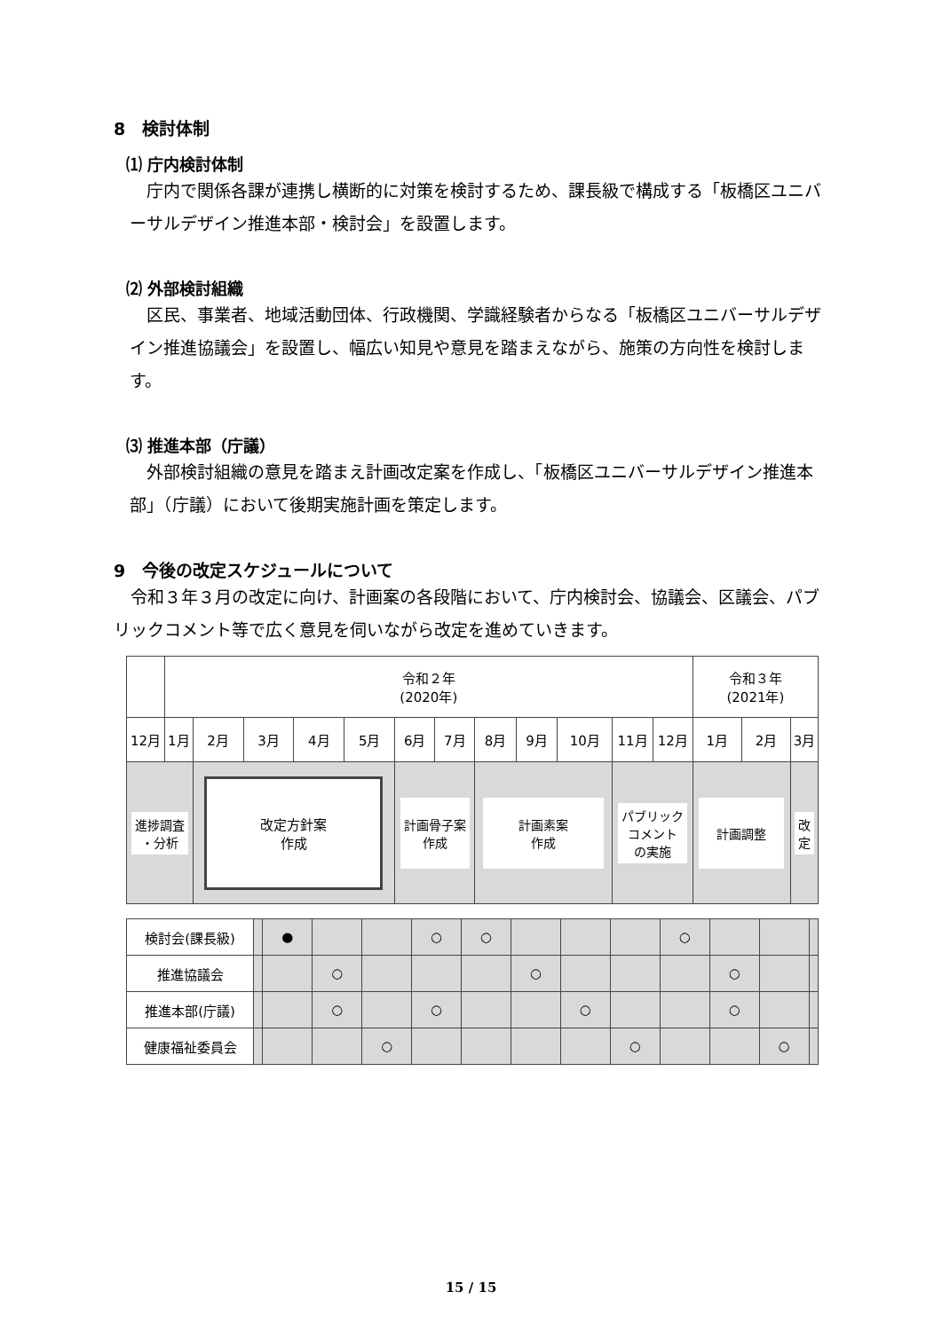8　検討体制
⑴ 庁内検討体制
　庁内で関係各課が連携し横断的に対策を検討するため、課長級で構成する「板橋区ユニバーサルデザイン推進本部・検討会」を設置します。
⑵ 外部検討組織
　区民、事業者、地域活動団体、行政機関、学識経験者からなる「板橋区ユニバーサルデザイン推進協議会」を設置し、幅広い知見や意見を踏まえながら、施策の方向性を検討します。
⑶ 推進本部（庁議）
　外部検討組織の意見を踏まえ計画改定案を作成し、「板橋区ユニバーサルデザイン推進本部」（庁議）において後期実施計画を策定します。
9　今後の改定スケジュールについて
　令和３年３月の改定に向け、計画案の各段階において、庁内検討会、協議会、区議会、パブリックコメント等で広く意見を伺いながら改定を進めていきます。
| | 令和２年 (2020年) | | | | | | | | | | | | 令和３年 (2021年) | | |
| 12月 | 1月 | 2月 | 3月 | 4月 | 5月 | 6月 | 7月 | 8月 | 9月 | 10月 | 11月 | 12月 | 1月 | 2月 | 3月 |
| 進捗調査 ・分析 | | 改定方針案 作成 | | | | 計画骨子案 作成 | | 計画素案 作成 | | | パブリック コメント の実施 | | 計画調整 | | 改 定 |
| 検討会(課長級) | | ● | | | ○ | ○ | | | | ○ | | | |
| 推進協議会 | | | ○ | | | | ○ | | | | ○ | | |
| 推進本部(庁議) | | | ○ | | ○ | | | ○ | | | ○ | | |
| 健康福祉委員会 | | | | ○ | | | | | ○ | | | ○ | |
15 / 15